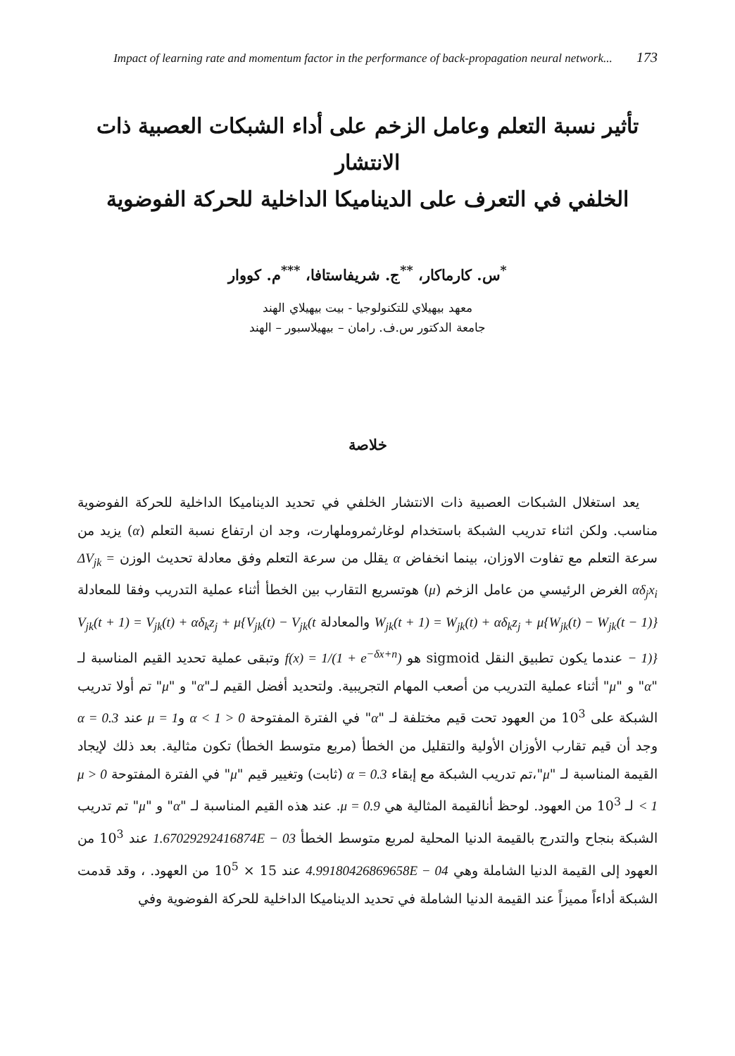Impact of learning rate and momentum factor in the performance of back-propagation neural network... 173
تأثير نسبة التعلم وعامل الزخم على أداء الشبكات العصبية ذات الانتشار
الخلفي في التعرف على الديناميكا الداخلية للحركة الفوضوية
<sup>*</sup> س. كارماكار، <sup>**</sup>ج. شريفاستافا، <sup>***</sup>م. كووار
معهد بيهيلاي للتكنولوجيا - بيت بيهيلاي الهند
جامعة الدكتور س.ف. رامان – بيهيلاسبور – الهند
خلاصة
يعد استغلال الشبكات العصبية ذات الانتشار الخلفي في تحديد الديناميكا الداخلية للحركة الفوضوية مناسب. ولكن اثناء تدريب الشبكة باستخدام لوغارثمروملهارت، وجد ان ارتفاع نسبة التعلم (α) يزيد من سرعة التعلم مع تفاوت الاوزان، بينما انخفاض α يقلل من سرعة التعلم وفق معادلة تحديث الوزن ΔV<sub>jk</sub> = αδ<sub>j</sub>x<sub>i</sub> الغرض الرئيسي من عامل الزخم (μ) هوتسريع التقارب بين الخطأ أثناء عملية التدريب وفقا للمعادلة W<sub>jk</sub>(t + 1) = W<sub>jk</sub>(t) + αδ<sub>k</sub>z<sub>j</sub> + μ{W<sub>jk</sub>(t) − W<sub>jk</sub>(t − 1)} والمعادلة V<sub>jk</sub>(t + 1) = V<sub>jk</sub>(t) + αδ<sub>k</sub>z<sub>j</sub> + μ{V<sub>jk</sub>(t) − V<sub>jk</sub>(t − 1)} عندما يكون تطبيق النقل sigmoid هو f(x) = 1/(1 + e<sup>−δx+n</sup>) وتبقى عملية تحديد القيم المناسبة لـ "α" و "μ" أثناء عملية التدريب من أصعب المهام التجريبية. ولتحديد أفضل القيم لـ"α" و "μ" تم أولا تدريب الشبكة على 10<sup>3</sup> من العهود تحت قيم مختلفة لـ "α" في الفترة المفتوحة 0 < α < 1 وμ = 1 عند α = 0.3 وجد أن قيم تقارب الأوزان الأولية والتقليل من الخطأ (مربع متوسط الخطأ) تكون مثالية. بعد ذلك لإيجاد القيمة المناسبة لـ "μ"،تم تدريب الشبكة مع إبقاء α = 0.3 (ثابت) وتغيير قيم "μ" في الفترة المفتوحة 0 < μ < 1 لـ 10<sup>3</sup> من العهود. لوحظ أنالقيمة المثالية هي μ = 0.9. عند هذه القيم المناسبة لـ "α" و "μ" تم تدريب الشبكة بنجاح والتدرج بالقيمة الدنيا المحلية لمربع متوسط الخطأ 1.67029292416874E − 03 عند 10<sup>3</sup> من العهود إلى القيمة الدنيا الشاملة وهي 4.99180426869658E − 04 عند 15 × 10<sup>5</sup> من العهود. ، وقد قدمت الشبكة أداءاً مميزاً عند القيمة الدنيا الشاملة في تحديد الديناميكا الداخلية للحركة الفوضوية وفي